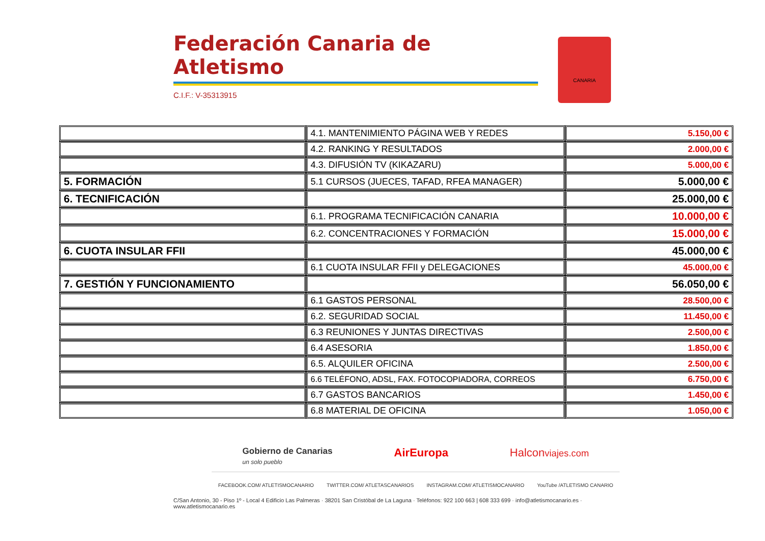Federación Canaria de Atletismo
C.I.F.: V-35313915
CANARIA
| | 4.1. MANTENIMIENTO PÁGINA WEB Y REDES | 5.150,00 € |
| | 4.2. RANKING Y RESULTADOS | 2.000,00 € |
| | 4.3. DIFUSIÓN TV (KIKAZARU) | 5.000,00 € |
| 5. FORMACIÓN | 5.1 CURSOS (JUECES, TAFAD, RFEA MANAGER) | 5.000,00 € |
| 6. TECNIFICACIÓN | | 25.000,00 € |
| | 6.1. PROGRAMA TECNIFICACIÓN CANARIA | 10.000,00 € |
| | 6.2. CONCENTRACIONES Y FORMACIÓN | 15.000,00 € |
| 6. CUOTA INSULAR FFII | | 45.000,00 € |
| | 6.1 CUOTA INSULAR FFII y DELEGACIONES | 45.000,00 € |
| 7. GESTIÓN Y FUNCIONAMIENTO | | 56.050,00 € |
| | 6.1 GASTOS PERSONAL | 28.500,00 € |
| | 6.2. SEGURIDAD SOCIAL | 11.450,00 € |
| | 6.3 REUNIONES Y JUNTAS DIRECTIVAS | 2.500,00 € |
| | 6.4 ASESORIA | 1.850,00 € |
| | 6.5. ALQUILER OFICINA | 2.500,00 € |
| | 6.6 TELÉFONO, ADSL, FAX. FOTOCOPIADORA, CORREOS | 6.750,00 € |
| | 6.7 GASTOS BANCARIOS | 1.450,00 € |
| | 6.8 MATERIAL DE OFICINA | 1.050,00 € |
Gobierno de Canarias
un solo pueblo AirEuropa Halconviajes.com
FACEBOOK.COM/ ATLETISMOCANARIO TWITTER.COM/ ATLETASCANARIOS INSTAGRAM.COM/ ATLETISMOCANARIO YouTube /ATLETISMO CANARIO
C/San Antonio, 30 - Piso 1º - Local 4 Edificio Las Palmeras · 38201 San Cristóbal de La Laguna · Teléfonos: 922 100 663 | 608 333 699 · info@atletismocanario.es · www.atletismocanario.es